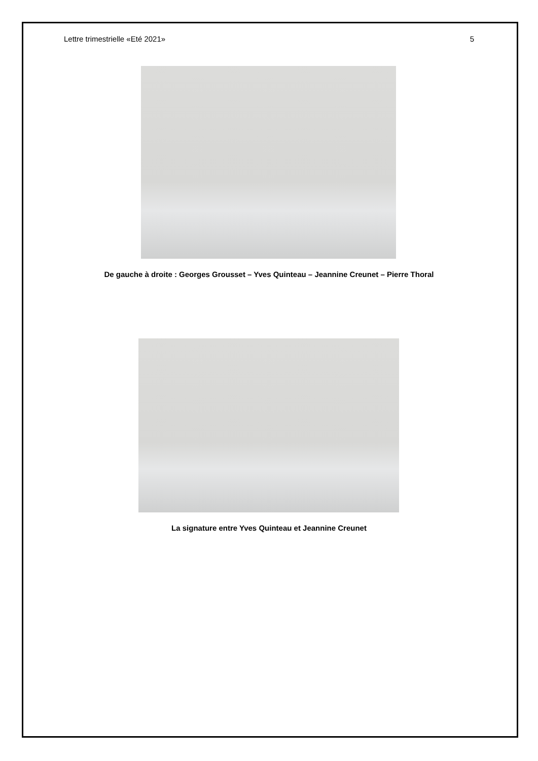Lettre trimestrielle «Eté 2021» 5
De gauche à droite : Georges Grousset – Yves Quinteau – Jeannine Creunet – Pierre Thoral
La signature entre Yves Quinteau et Jeannine Creunet